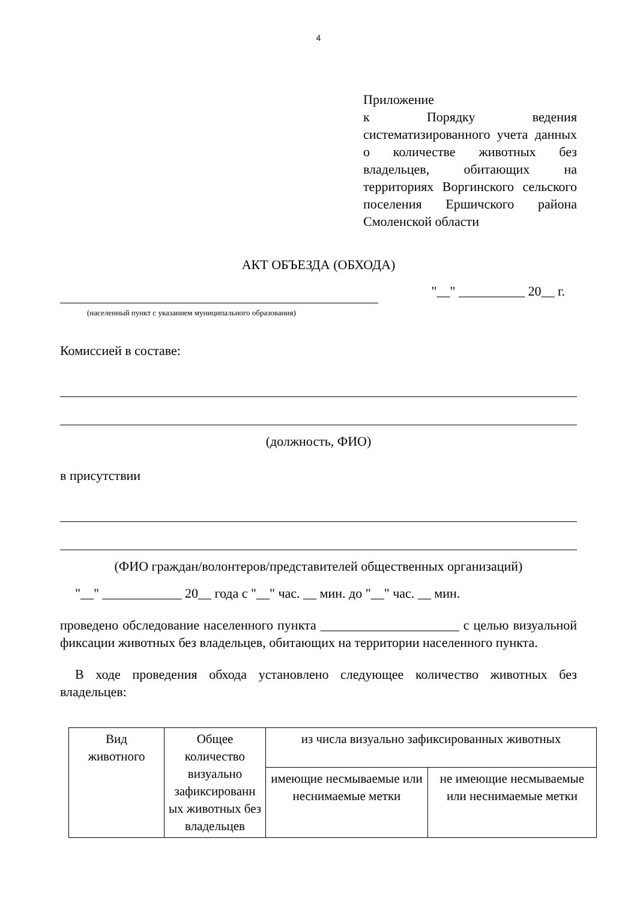4
Приложение
к Порядку ведения систематизированного учета данных о количестве животных без владельцев, обитающих на территориях Воргинского сельского поселения Ершичского района Смоленской области
АКТ ОБЪЕЗДА (ОБХОДА)
"__" __________ 20__ г.
(населенный пункт с указанием муниципального образования)
Комиссией в составе:
(должность, ФИО)
в присутствии
(ФИО граждан/волонтеров/представителей общественных организаций)
"__" ____________ 20__ года с "__" час. __ мин. до "__" час. __ мин.
проведено обследование населенного пункта _____________________ с целью визуальной фиксации животных без владельцев, обитающих на территории населенного пункта.
В ходе проведения обхода установлено следующее количество животных без владельцев:
| Вид животного | Общее количество визуально зафиксированн ых животных без владельцев | из числа визуально зафиксированных животных | |
| --- | --- | --- | --- |
| | | имеющие несмываемые или неснимаемые метки | не имеющие несмываемые или неснимаемые метки |